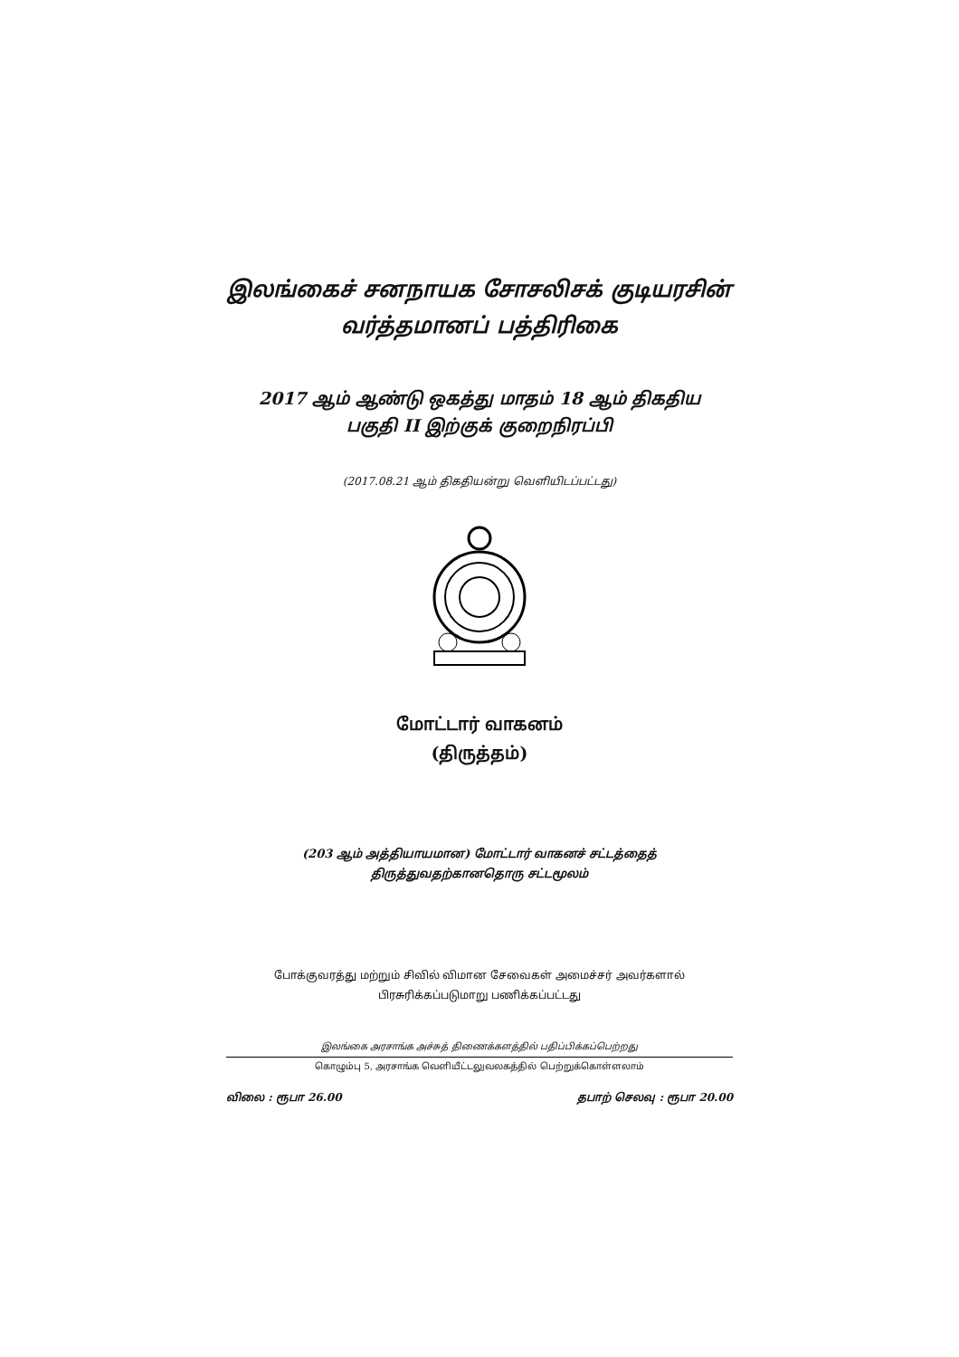இலங்கைச் சனநாயக சோசலிசக் குடியரசின்
வர்த்தமானப் பத்திரிகை
2017 ஆம் ஆண்டு ஒகத்து மாதம் 18 ஆம் திகதிய
பகுதி II இற்குக் குறைநிரப்பி
(2017.08.21 ஆம் திகதியன்று வெளியிடப்பட்டது)
மோட்டார் வாகனம்
(திருத்தம்)
(203 ஆம் அத்தியாயமான) மோட்டார் வாகனச் சட்டத்தைத்
திருத்துவதற்கானதொரு சட்டமூலம்
போக்குவரத்து மற்றும் சிவில் விமான சேவைகள் அமைச்சர் அவர்களால்
பிரசுரிக்கப்படுமாறு பணிக்கப்பட்டது
இலங்கை அரசாங்க அச்சுத் திணைக்களத்தில் பதிப்பிக்கப்பெற்றது
கொழும்பு 5, அரசாங்க வெளியீட்டலுவலகத்தில் பெற்றுக்கொள்ளலாம்
விலை : ரூபா 26.00 தபாற் செலவு : ரூபா 20.00